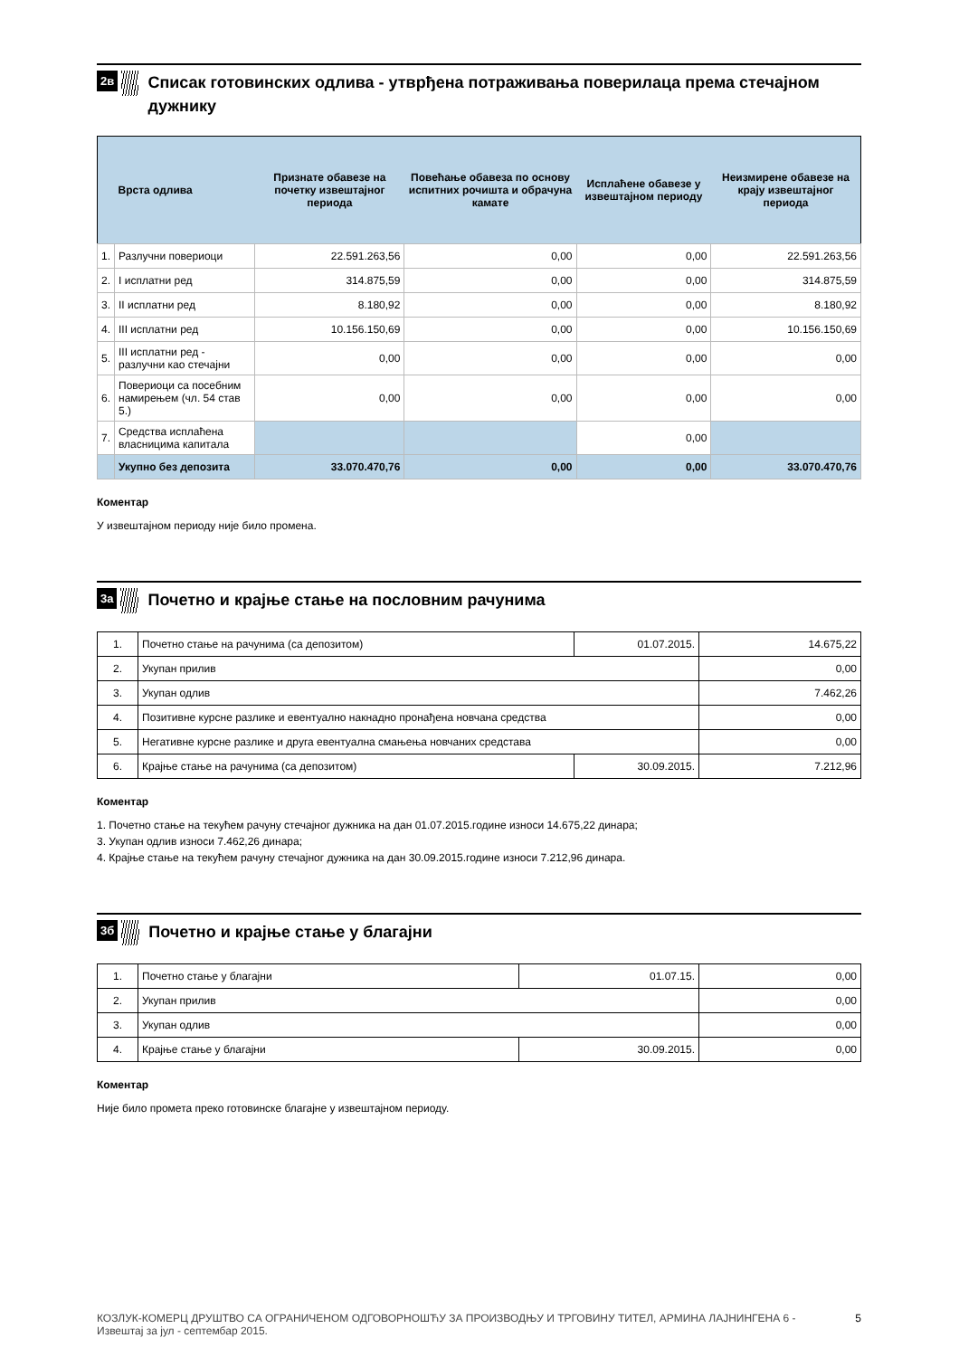2в
Списак готовинских одлива - утврђена потраживања поверилаца према стечајном дужнику
| | Врста одлива | Признате обавезе на почетку извештајног периода | Повећање обавеза по основу испитних рочишта и обрачуна камате | Исплаћене обавезе у извештајном периоду | Неизмирене обавезе на крају извештајног периода |
| --- | --- | --- | --- | --- | --- |
| 1. | Разлучни повериоци | 22.591.263,56 | 0,00 | 0,00 | 22.591.263,56 |
| 2. | I исплатни ред | 314.875,59 | 0,00 | 0,00 | 314.875,59 |
| 3. | II исплатни ред | 8.180,92 | 0,00 | 0,00 | 8.180,92 |
| 4. | III исплатни ред | 10.156.150,69 | 0,00 | 0,00 | 10.156.150,69 |
| 5. | III исплатни ред - разлучни као стечајни | 0,00 | 0,00 | 0,00 | 0,00 |
| 6. | Повериоци са посебним намирењем (чл. 54 став 5.) | 0,00 | 0,00 | 0,00 | 0,00 |
| 7. | Средства исплаћена власницима капитала | | | 0,00 | |
| | Укупно без депозита | 33.070.470,76 | 0,00 | 0,00 | 33.070.470,76 |
Коментар
У извештајном периоду није било промена.
3а
Почетно и крајње стање на пословним рачунима
| 1. | Почетно стање на рачунима (са депозитом) | 01.07.2015. | 14.675,22 |
| 2. | Укупан прилив | | 0,00 |
| 3. | Укупан одлив | | 7.462,26 |
| 4. | Позитивне курсне разлике и евентуално накнадно пронађена новчана средства | | 0,00 |
| 5. | Негативне курсне разлике и друга евентуална смањења новчаних средстава | | 0,00 |
| 6. | Крајње стање на рачунима (са депозитом) | 30.09.2015. | 7.212,96 |
Коментар
1. Почетно стање на текућем рачуну стечајног дужника на дан 01.07.2015.године износи 14.675,22 динара;
3. Укупан одлив износи 7.462,26 динара;
4. Крајње стање на текућем рачуну стечајног дужника на дан 30.09.2015.године износи 7.212,96 динара.
3б
Почетно и крајње стање у благајни
| 1. | Почетно стање у благајни | 01.07.15. | 0,00 |
| 2. | Укупан прилив | | 0,00 |
| 3. | Укупан одлив | | 0,00 |
| 4. | Крајње стање у благајни | 30.09.2015. | 0,00 |
Коментар
Није било промета преко готовинске благајне у извештајном периоду.
КОЗЛУК-КОМЕРЦ ДРУШТВО СА ОГРАНИЧЕНОМ ОДГОВОРНОШЋУ ЗА ПРОИЗВОДЊУ И ТРГОВИНУ ТИТЕЛ, АРМИНА ЛАЈНИНГЕНА 6 -
Извештај за јул - септембар 2015.
5